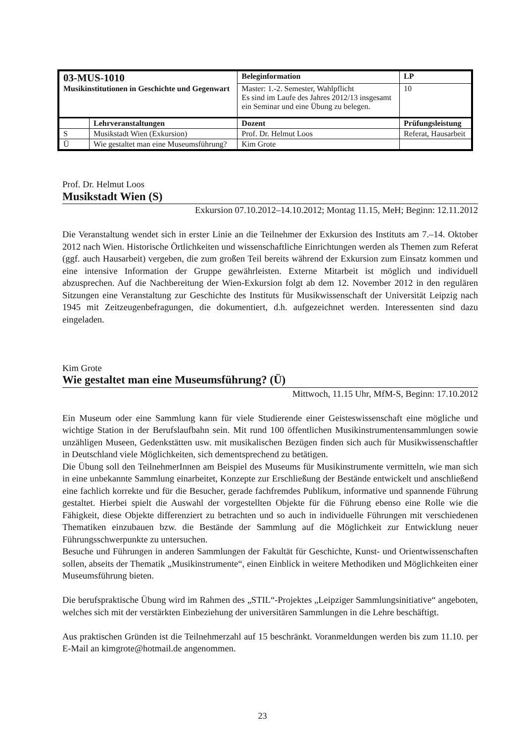| 03-MUS-1010 Musikinstitutionen in Geschichte und Gegenwart | | Beleginformation | | LP |
| | | Master: 1.-2. Semester, Wahlpflicht Es sind im Laufe des Jahres 2012/13 insgesamt ein Seminar und eine Übung zu belegen. | | 10 |
| | Lehrveranstaltungen | Dozent | Prüfungsleistung | |
| S | Musikstadt Wien (Exkursion) | Prof. Dr. Helmut Loos | Referat, Hausarbeit | |
| Ü | Wie gestaltet man eine Museumsführung? | Kim Grote | | |
Prof. Dr. Helmut Loos
Musikstadt Wien (S)
Exkursion 07.10.2012–14.10.2012; Montag 11.15, MeH; Beginn: 12.11.2012
Die Veranstaltung wendet sich in erster Linie an die Teilnehmer der Exkursion des Instituts am 7.–14. Oktober 2012 nach Wien. Historische Örtlichkeiten und wissenschaftliche Einrichtungen werden als Themen zum Referat (ggf. auch Hausarbeit) vergeben, die zum großen Teil bereits während der Exkursion zum Einsatz kommen und eine intensive Information der Gruppe gewährleisten. Externe Mitarbeit ist möglich und individuell abzusprechen. Auf die Nachbereitung der Wien-Exkursion folgt ab dem 12. November 2012 in den regulären Sitzungen eine Veranstaltung zur Geschichte des Instituts für Musikwissenschaft der Universität Leipzig nach 1945 mit Zeitzeugenbefragungen, die dokumentiert, d.h. aufgezeichnet werden. Interessenten sind dazu eingeladen.
Kim Grote
Wie gestaltet man eine Museumsführung? (Ü)
Mittwoch, 11.15 Uhr, MfM-S, Beginn: 17.10.2012
Ein Museum oder eine Sammlung kann für viele Studierende einer Geisteswissenschaft eine mögliche und wichtige Station in der Berufslaufbahn sein. Mit rund 100 öffentlichen Musikinstrumentensammlungen sowie unzähligen Museen, Gedenkstätten usw. mit musikalischen Bezügen finden sich auch für Musikwissenschaftler in Deutschland viele Möglichkeiten, sich dementsprechend zu betätigen.
Die Übung soll den TeilnehmerInnen am Beispiel des Museums für Musikinstrumente vermitteln, wie man sich in eine unbekannte Sammlung einarbeitet, Konzepte zur Erschließung der Bestände entwickelt und anschließend eine fachlich korrekte und für die Besucher, gerade fachfremdes Publikum, informative und spannende Führung gestaltet. Hierbei spielt die Auswahl der vorgestellten Objekte für die Führung ebenso eine Rolle wie die Fähigkeit, diese Objekte differenziert zu betrachten und so auch in individuelle Führungen mit verschiedenen Thematiken einzubauen bzw. die Bestände der Sammlung auf die Möglichkeit zur Entwicklung neuer Führungsschwerpunkte zu untersuchen.
Besuche und Führungen in anderen Sammlungen der Fakultät für Geschichte, Kunst- und Orientwissenschaften sollen, abseits der Thematik „Musikinstrumente“, einen Einblick in weitere Methodiken und Möglichkeiten einer Museumsführung bieten.
Die berufspraktische Übung wird im Rahmen des „STIL“-Projektes „Leipziger Sammlungsinitiative“ angeboten, welches sich mit der verstärkten Einbeziehung der universitären Sammlungen in die Lehre beschäftigt.
Aus praktischen Gründen ist die Teilnehmerzahl auf 15 beschränkt. Voranmeldungen werden bis zum 11.10. per E-Mail an kimgrote@hotmail.de angenommen.
23